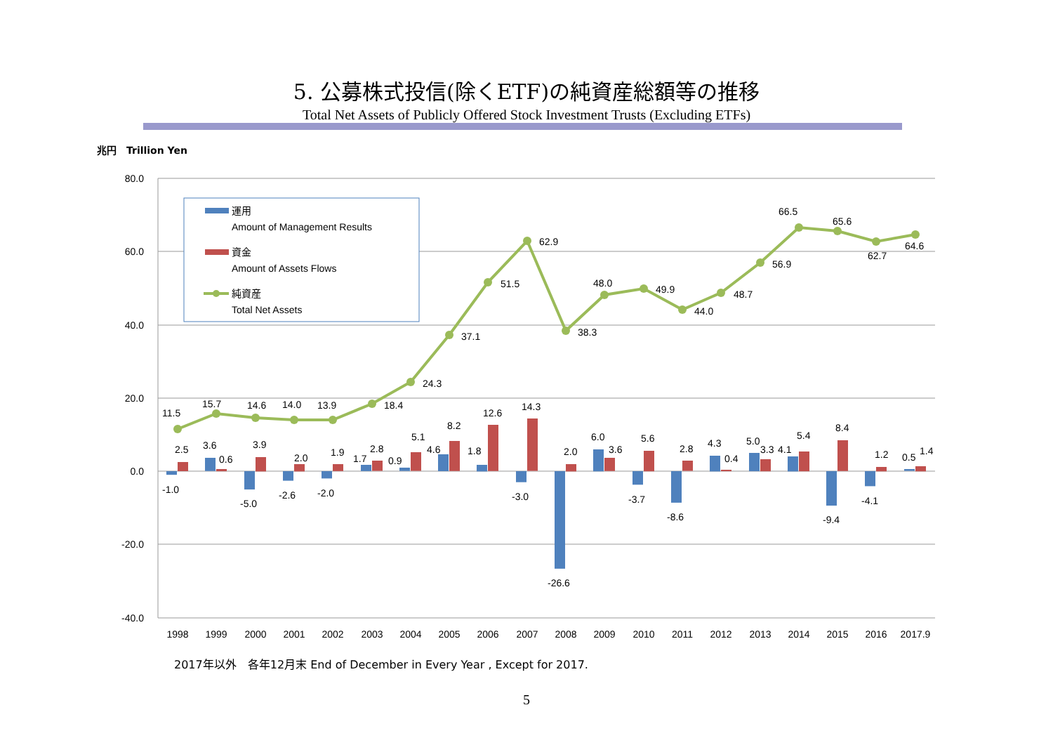5. 公募株式投信(除くETF)の純資産総額等の推移
Total Net Assets of Publicly Offered Stock Investment Trusts (Excluding ETFs)
兆円　Trillion Yen
80.0
60.0
40.0
20.0
0.0
-20.0
-40.0
11.5
15.7
14.6
14.0
13.9
18.4
24.3
37.1
51.5
62.9
38.3
48.0
49.9
44.0
48.7
56.9
66.5
65.6
62.7
64.6
2.5
3.6
0.6
3.9
2.0
1.9
1.7
2.8
0.9
5.1
4.6
8.2
1.8
12.6
14.3
2.0
6.0
3.6
5.6
2.8
4.3
0.4
5.0
3.3
4.1
5.4
8.4
1.2
0.5
1.4
-1.0
-5.0
-2.6
-2.0
-3.0
-26.6
-3.7
-8.6
-9.4
-4.1
1998
1999
2000
2001
2002
2003
2004
2005
2006
2007
2008
2009
2010
2011
2012
2013
2014
2015
2016
2017.9
運用
Amount of Management Results
資金
Amount of Assets Flows
純資産
Total Net Assets
2017年以外　各年12月末 End of December in Every Year , Except for 2017.
5